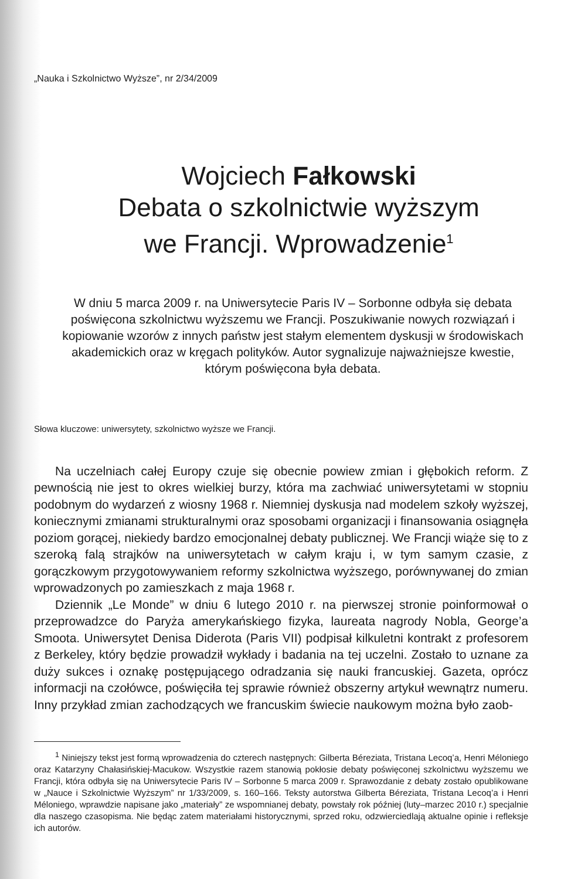„Nauka i Szkolnictwo Wyższe”, nr 2/34/2009
Wojciech Fałkowski
Debata o szkolnictwie wyższym
we Francji. Wprowadzenie<sup>1</sup>
W dniu 5 marca 2009 r. na Uniwersytecie Paris IV – Sorbonne odbyła się debata poświęcona szkolnictwu wyższemu we Francji. Poszukiwanie nowych rozwiązań i kopiowanie wzorów z innych państw jest stałym elementem dyskusji w środowiskach akademickich oraz w kręgach polityków. Autor sygnalizuje najważniejsze kwestie, którym poświęcona była debata.
Słowa kluczowe: uniwersytety, szkolnictwo wyższe we Francji.
Na uczelniach całej Europy czuje się obecnie powiew zmian i głębokich reform. Z pewnością nie jest to okres wielkiej burzy, która ma zachwiać uniwersytetami w stopniu podobnym do wydarzeń z wiosny 1968 r. Niemniej dyskusja nad modelem szkoły wyższej, koniecznymi zmianami strukturalnymi oraz sposobami organizacji i finansowania osiągnęła poziom gorącej, niekiedy bardzo emocjonalnej debaty publicznej. We Francji wiąże się to z szeroką falą strajków na uniwersytetach w całym kraju i, w tym samym czasie, z gorączkowym przygotowywaniem reformy szkolnictwa wyższego, porównywanej do zmian wprowadzonych po zamieszkach z maja 1968 r.
Dziennik „Le Monde” w dniu 6 lutego 2010 r. na pierwszej stronie poinformował o przeprowadzce do Paryża amerykańskiego fizyka, laureata nagrody Nobla, George’a Smoota. Uniwersytet Denisa Diderota (Paris VII) podpisał kilkuletni kontrakt z profesorem z Berkeley, który będzie prowadził wykłady i badania na tej uczelni. Zostało to uznane za duży sukces i oznakę postępującego odradzania się nauki francuskiej. Gazeta, oprócz informacji na czołówce, poświęciła tej sprawie również obszerny artykuł wewnątrz numeru. Inny przykład zmian zachodzących we francuskim świecie naukowym można było zaob-
<sup>1</sup> Niniejszy tekst jest formą wprowadzenia do czterech następnych: Gilberta Béreziata, Tristana Lecoq’a, Henri Méloniego oraz Katarzyny Chałasińskiej-Macukow. Wszystkie razem stanowią pokłosie debaty poświęconej szkolnictwu wyższemu we Francji, która odbyła się na Uniwersytecie Paris IV – Sorbonne 5 marca 2009 r. Sprawozdanie z debaty zostało opublikowane w „Nauce i Szkolnictwie Wyższym” nr 1/33/2009, s. 160–166. Teksty autorstwa Gilberta Béreziata, Tristana Lecoq’a i Henri Méloniego, wprawdzie napisane jako „materiały” ze wspomnianej debaty, powstały rok później (luty–marzec 2010 r.) specjalnie dla naszego czasopisma. Nie będąc zatem materiałami historycznymi, sprzed roku, odzwierciedlają aktualne opinie i refleksje ich autorów.